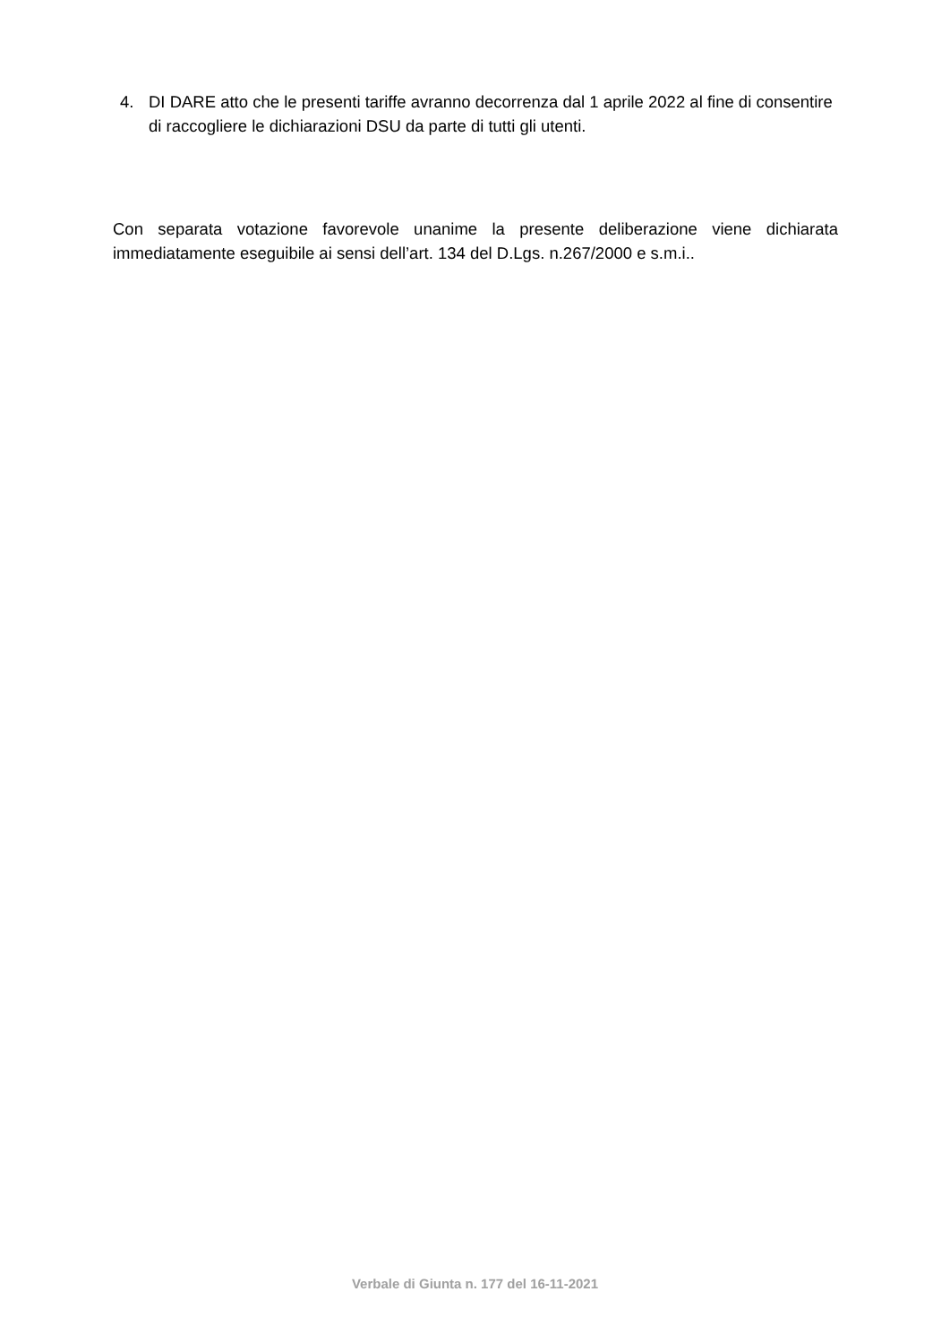4. DI DARE atto che le presenti tariffe avranno decorrenza dal 1 aprile 2022 al fine di consentire di raccogliere le dichiarazioni DSU da parte di tutti gli utenti.
Con separata votazione favorevole unanime la presente deliberazione viene dichiarata immediatamente eseguibile ai sensi dell’art. 134 del D.Lgs. n.267/2000 e s.m.i..
Verbale di Giunta n. 177 del 16-11-2021